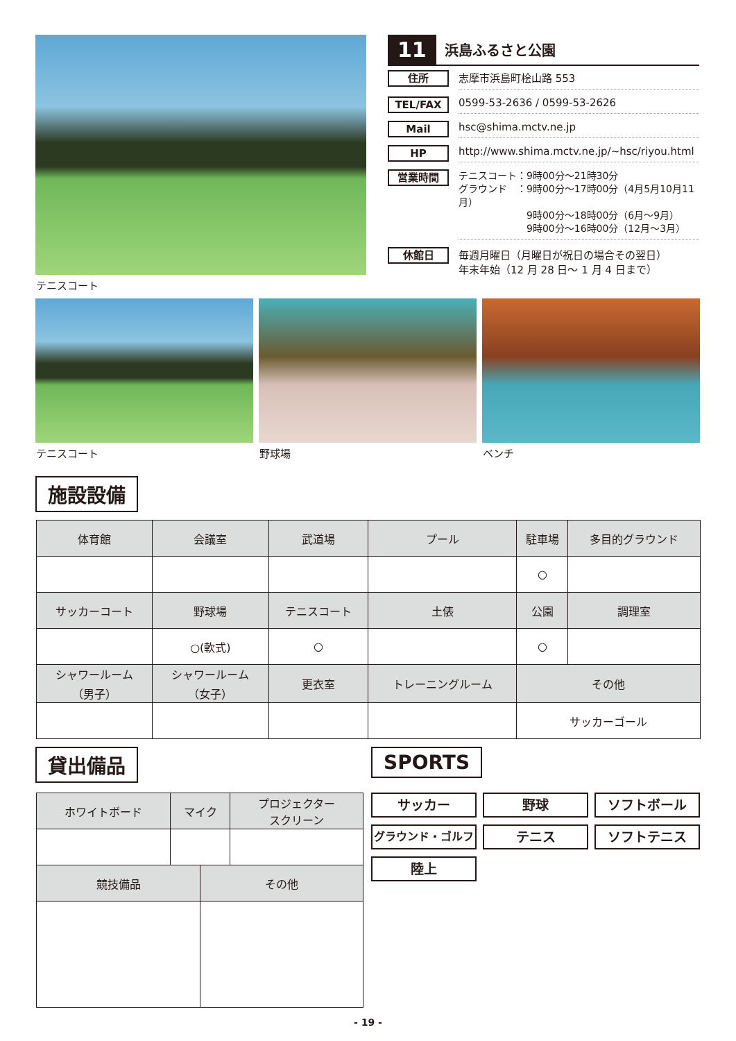テニスコート
11 浜島ふるさと公園
住所 志摩市浜島町桧山路 553
TEL/FAX 0599-53-2636 / 0599-53-2626
Mail hsc@shima.mctv.ne.jp
HP http://www.shima.mctv.ne.jp/~hsc/riyou.html
営業時間 テニスコート：9時00分～21時30分
グラウンド　：9時00分～17時00分（4月5月10月11月）
　　　　　　　9時00分～18時00分（6月～9月）
　　　　　　　9時00分～16時00分（12月～3月）
休館日 毎週月曜日（月曜日が祝日の場合その翌日）
年末年始（12 月 28 日～ 1 月 4 日まで）
テニスコート 野球場 ベンチ
施設設備
| 体育館 | 会議室 | 武道場 | プール | 駐車場 | 多目的グラウンド |
| | | | | ○ | |
| サッカーコート | 野球場 | テニスコート | 土俵 | 公園 | 調理室 |
| | ○(軟式) | ○ | | ○ | |
| シャワールーム （男子） | シャワールーム （女子） | 更衣室 | トレーニングルーム | その他 | |
| | | | | サッカーゴール | |
貸出備品 SPORTS
| ホワイトボード | マイク | | プロジェクター スクリーン |
| 競技備品 | | その他 | |
サッカー
野球
ソフトボール
グラウンド・ゴルフ
テニス
ソフトテニス
陸上
- 19 -